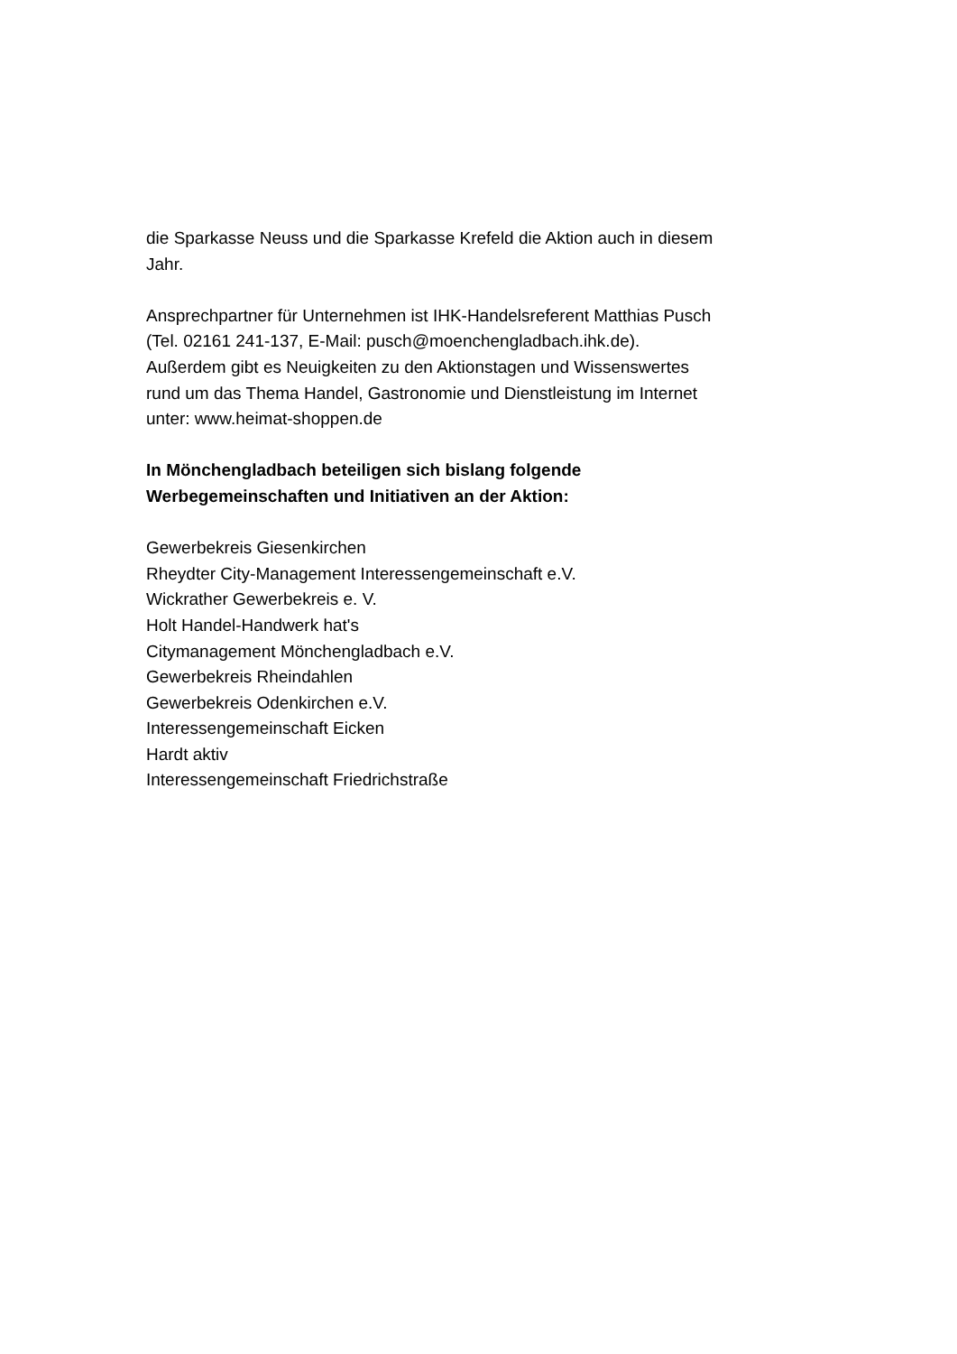die Sparkasse Neuss und die Sparkasse Krefeld die Aktion auch in diesem
Jahr.
Ansprechpartner für Unternehmen ist IHK-Handelsreferent Matthias Pusch
(Tel. 02161 241-137, E-Mail: pusch@moenchengladbach.ihk.de).
Außerdem gibt es Neuigkeiten zu den Aktionstagen und Wissenswertes
rund um das Thema Handel, Gastronomie und Dienstleistung im Internet
unter: www.heimat-shoppen.de
In Mönchengladbach beteiligen sich bislang folgende
Werbegemeinschaften und Initiativen an der Aktion:
Gewerbekreis Giesenkirchen
Rheydter City-Management Interessengemeinschaft e.V.
Wickrather Gewerbekreis e. V.
Holt Handel-Handwerk hat's
Citymanagement Mönchengladbach e.V.
Gewerbekreis Rheindahlen
Gewerbekreis Odenkirchen e.V.
Interessengemeinschaft Eicken
Hardt aktiv
Interessengemeinschaft Friedrichstraße